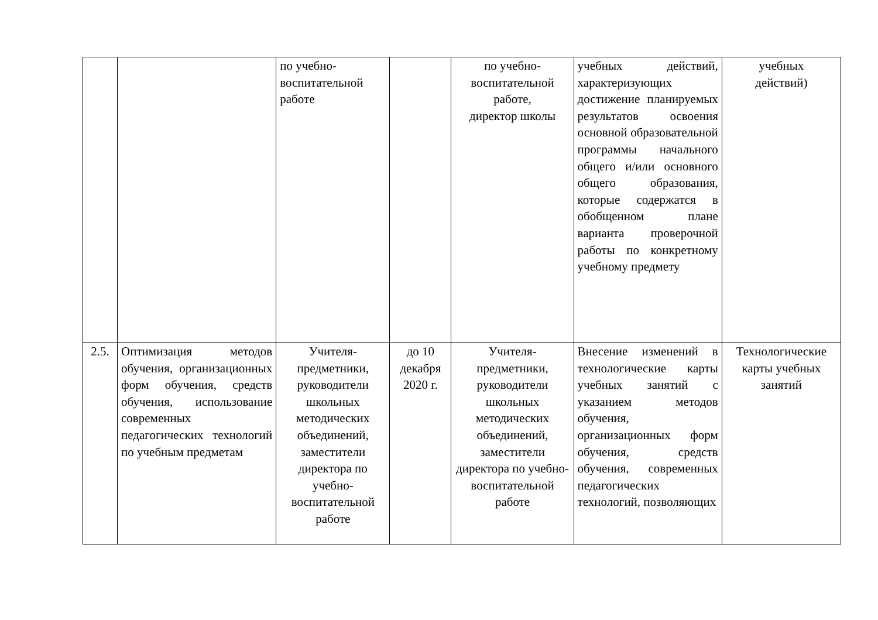| | | по учебно- воспитательной работе | | по учебно- воспитательной работе, директор школы | учебных действий, характеризующих достижение планируемых результатов освоения основной образовательной программы начального общего и/или основного общего образования, которые содержатся в обобщенном плане варианта проверочной работы по конкретному учебному предмету | учебных действий) |
| 2.5. | Оптимизация методов обучения, организационных форм обучения, средств обучения, использование современных педагогических технологий по учебным предметам | Учителя-предметники, руководители школьных методических объединений, заместители директора по учебно-воспитательной работе | до 10 декабря 2020 г. | Учителя-предметники, руководители школьных методических объединений, заместители директора по учебно-воспитательной работе | Внесение изменений в технологические карты учебных занятий с указанием методов обучения, организационных форм обучения, средств обучения, современных педагогических технологий, позволяющих | Технологические карты учебных занятий |